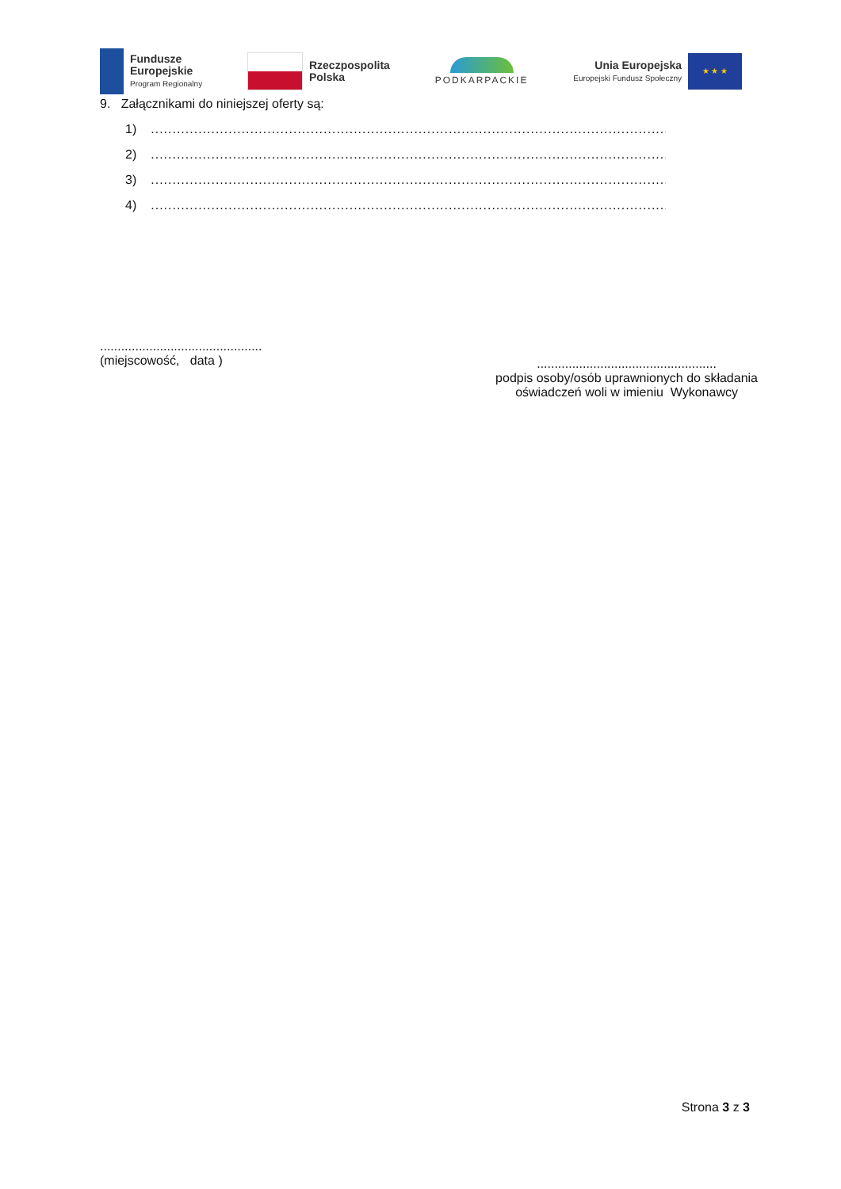Fundusze
Europejskie
Program Regionalny
Rzeczpospolita
Polska
PODKARPACKIE
Unia Europejska
Europejski Fundusz Społeczny
★ ★ ★
9. Załącznikami do niniejszej oferty są:
1)..................................................................................................................................
2)..................................................................................................................................
3)..................................................................................................................................
4)..................................................................................................................................
..............................................
(miejscowość, data )
...................................................
podpis osoby/osób uprawnionych do składania
oświadczeń woli w imieniu Wykonawcy
Strona 3 z 3